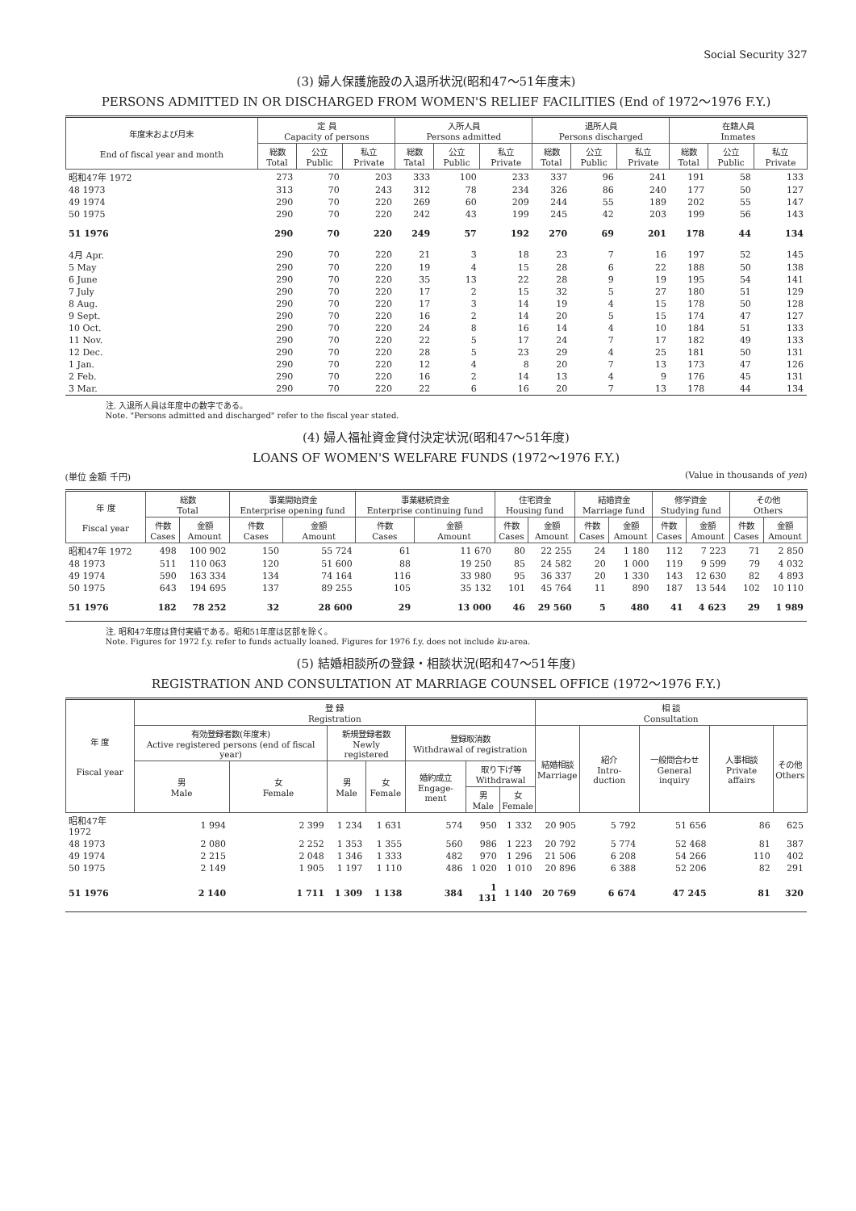Social Security 327
(3) 婦人保護施設の入退所状況(昭和47～51年度末)
PERSONS ADMITTED IN OR DISCHARGED FROM WOMEN'S RELIEF FACILITIES (End of 1972～1976 F.Y.)
| 年度末および月末 End of fiscal year and month | 定 員 Capacity of persons | | | 入所人員 Persons admitted | | | 退所人員 Persons discharged | | | 在籍人員 Inmates | | |
| --- | --- | --- | --- | --- | --- | --- | --- | --- | --- | --- | --- | --- |
| | 総数 Total | 公立 Public | 私立 Private | 総数 Tatal | 公立 Public | 私立 Private | 総数 Total | 公立 Public | 私立 Private | 総数 Total | 公立 Public | 私立 Private |
| 昭和47年 1972 | 273 | 70 | 203 | 333 | 100 | 233 | 337 | 96 | 241 | 191 | 58 | 133 |
| 48 1973 | 313 | 70 | 243 | 312 | 78 | 234 | 326 | 86 | 240 | 177 | 50 | 127 |
| 49 1974 | 290 | 70 | 220 | 269 | 60 | 209 | 244 | 55 | 189 | 202 | 55 | 147 |
| 50 1975 | 290 | 70 | 220 | 242 | 43 | 199 | 245 | 42 | 203 | 199 | 56 | 143 |
| 51 1976 | 290 | 70 | 220 | 249 | 57 | 192 | 270 | 69 | 201 | 178 | 44 | 134 |
| 4月 Apr. | 290 | 70 | 220 | 21 | 3 | 18 | 23 | 7 | 16 | 197 | 52 | 145 |
| 5 May | 290 | 70 | 220 | 19 | 4 | 15 | 28 | 6 | 22 | 188 | 50 | 138 |
| 6 June | 290 | 70 | 220 | 35 | 13 | 22 | 28 | 9 | 19 | 195 | 54 | 141 |
| 7 July | 290 | 70 | 220 | 17 | 2 | 15 | 32 | 5 | 27 | 180 | 51 | 129 |
| 8 Aug. | 290 | 70 | 220 | 17 | 3 | 14 | 19 | 4 | 15 | 178 | 50 | 128 |
| 9 Sept. | 290 | 70 | 220 | 16 | 2 | 14 | 20 | 5 | 15 | 174 | 47 | 127 |
| 10 Oct. | 290 | 70 | 220 | 24 | 8 | 16 | 14 | 4 | 10 | 184 | 51 | 133 |
| 11 Nov. | 290 | 70 | 220 | 22 | 5 | 17 | 24 | 7 | 17 | 182 | 49 | 133 |
| 12 Dec. | 290 | 70 | 220 | 28 | 5 | 23 | 29 | 4 | 25 | 181 | 50 | 131 |
| 1 Jan. | 290 | 70 | 220 | 12 | 4 | 8 | 20 | 7 | 13 | 173 | 47 | 126 |
| 2 Feb. | 290 | 70 | 220 | 16 | 2 | 14 | 13 | 4 | 9 | 176 | 45 | 131 |
| 3 Mar. | 290 | 70 | 220 | 22 | 6 | 16 | 20 | 7 | 13 | 178 | 44 | 134 |
注. 入退所人員は年度中の数字である。
Note. "Persons admitted and discharged" refer to the fiscal year stated.
(4) 婦人福祉資金貸付決定状況(昭和47～51年度)
LOANS OF WOMEN'S WELFARE FUNDS (1972～1976 F.Y.)
(単位 金額 千円) (Value in thousands of yen)
| 年 度 Fiscal year | 総数 Total | | 事業開始資金 Enterprise opening fund | | 事業継続資金 Enterprise continuing fund | | 住宅資金 Housing fund | | 結婚資金 Marriage fund | | 修学資金 Studying fund | | その他 Others | |
| --- | --- | --- | --- | --- | --- | --- | --- | --- | --- | --- | --- | --- | --- | --- |
| | 件数 Cases | 金額 Amount | 件数 Cases | 金額 Amount | 件数 Cases | 金額 Amount | 件数 Cases | 金額 Amount | 件数 Cases | 金額 Amount | 件数 Cases | 金額 Amount | 件数 Cases | 金額 Amount |
| 昭和47年 1972 | 498 | 100 902 | 150 | 55 724 | 61 | 11 670 | 80 | 22 255 | 24 | 1 180 | 112 | 7 223 | 71 | 2 850 |
| 48 1973 | 511 | 110 063 | 120 | 51 600 | 88 | 19 250 | 85 | 24 582 | 20 | 1 000 | 119 | 9 599 | 79 | 4 032 |
| 49 1974 | 590 | 163 334 | 134 | 74 164 | 116 | 33 980 | 95 | 36 337 | 20 | 1 330 | 143 | 12 630 | 82 | 4 893 |
| 50 1975 | 643 | 194 695 | 137 | 89 255 | 105 | 35 132 | 101 | 45 764 | 11 | 890 | 187 | 13 544 | 102 | 10 110 |
| 51 1976 | 182 | 78 252 | 32 | 28 600 | 29 | 13 000 | 46 | 29 560 | 5 | 480 | 41 | 4 623 | 29 | 1 989 |
注. 昭和47年度は貸付実績である。昭和51年度は区部を除く。
Note. Figures for 1972 f.y. refer to funds actually loaned. Figures for 1976 f.y. does not include ku-area.
(5) 結婚相談所の登録・相談状況(昭和47～51年度)
REGISTRATION AND CONSULTATION AT MARRIAGE COUNSEL OFFICE (1972～1976 F.Y.)
| 年 度 Fiscal year | 登 録 Registration | | | | | | | 相 談 Consultation | | | | |
| --- | --- | --- | --- | --- | --- | --- | --- | --- | --- | --- | --- | --- |
| | 有効登録者数(年度末) Active registered persons (end of fiscal year) | | 新規登録者数 Newly registered | | 登録取消数 Withdrawal of registration | | | 結婚相談 Marriage | 紹介 Intro-duction | 一般問合わせ General inquiry | 人事相談 Private affairs | その他 Others |
| | 男 Male | 女 Female | 男 Male | 女 Female | 婚約成立 Engage-ment | 取り下げ等 Withdrawal | | | | | | |
| | | | | | | 男 Male | 女 Female | | | | | |
| 昭和47年 1972 | 1 994 | 2 399 | 1 234 | 1 631 | 574 | 950 | 1 332 | 20 905 | 5 792 | 51 656 | 86 | 625 |
| 48 1973 | 2 080 | 2 252 | 1 353 | 1 355 | 560 | 986 | 1 223 | 20 792 | 5 774 | 52 468 | 81 | 387 |
| 49 1974 | 2 215 | 2 048 | 1 346 | 1 333 | 482 | 970 | 1 296 | 21 506 | 6 208 | 54 266 | 110 | 402 |
| 50 1975 | 2 149 | 1 905 | 1 197 | 1 110 | 486 | 1 020 | 1 010 | 20 896 | 6 388 | 52 206 | 82 | 291 |
| 51 1976 | 2 140 | 1 711 | 1 309 | 1 138 | 384 | 1 131 | 1 140 | 20 769 | 6 674 | 47 245 | 81 | 320 |